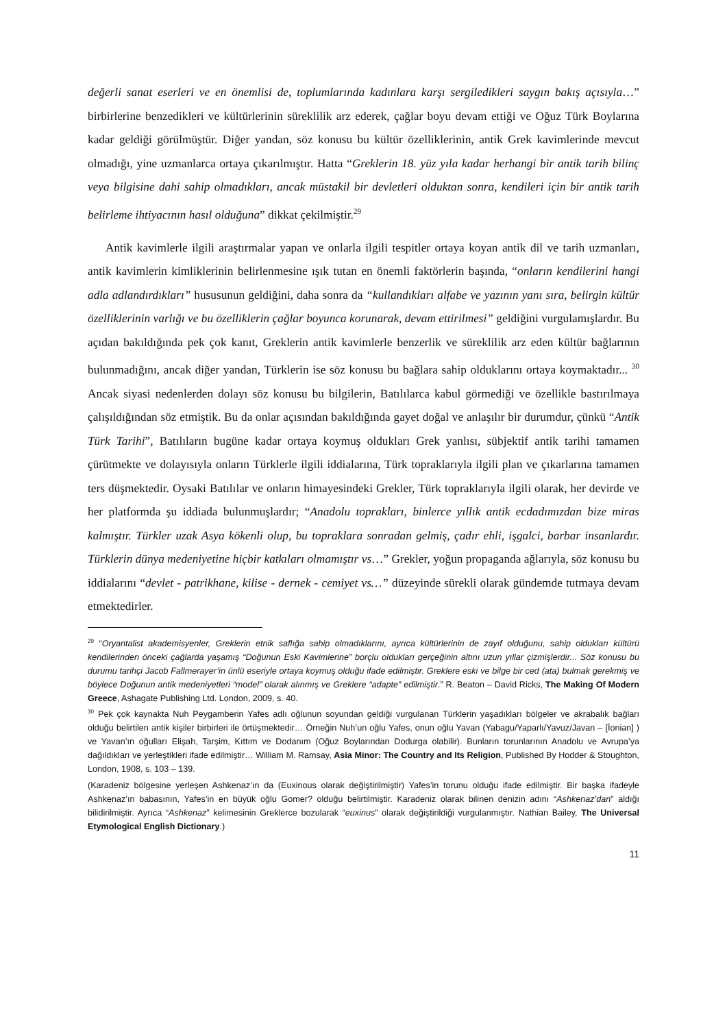değerli sanat eserleri ve en önemlisi de, toplumlarında kadınlara karşı sergiledikleri saygın bakış açısıyla…” birbirlerine benzedikleri ve kültürlerinin süreklilik arz ederek, çağlar boyu devam ettiği ve Oğuz Türk Boylarına kadar geldiği görülmüştür. Diğer yandan, söz konusu bu kültür özelliklerinin, antik Grek kavimlerinde mevcut olmadığı, yine uzmanlarca ortaya çıkarılmıştır. Hatta “Greklerin 18. yüz yıla kadar herhangi bir antik tarih bilinç veya bilgisine dahi sahip olmadıkları, ancak müstakil bir devletleri olduktan sonra, kendileri için bir antik tarih belirleme ihtiyacının hasıl olduğuna” dikkat çekilmiştir.<sup>29</sup>
Antik kavimlerle ilgili araştırmalar yapan ve onlarla ilgili tespitler ortaya koyan antik dil ve tarih uzmanları, antik kavimlerin kimliklerinin belirlenmesine ışık tutan en önemli faktörlerin başında, “onların kendilerini hangi adla adlandırdıkları” hususunun geldiğini, daha sonra da “kullandıkları alfabe ve yazının yanı sıra, belirgin kültür özelliklerinin varlığı ve bu özelliklerin çağlar boyunca korunarak, devam ettirilmesi” geldiğini vurgulamışlardır. Bu açıdan bakıldığında pek çok kanıt, Greklerin antik kavimlerle benzerlik ve süreklilik arz eden kültür bağlarının bulunmadığını, ancak diğer yandan, Türklerin ise söz konusu bu bağlara sahip olduklarını ortaya koymaktadır... <sup>30</sup> Ancak siyasi nedenlerden dolayı söz konusu bu bilgilerin, Batılılarca kabul görmediği ve özellikle bastırılmaya çalışıldığından söz etmiştik. Bu da onlar açısından bakıldığında gayet doğal ve anlaşılır bir durumdur, çünkü “Antik Türk Tarihi”, Batılıların bugüne kadar ortaya koymuş oldukları Grek yanlısı, sübjektif antik tarihi tamamen çürütmekte ve dolayısıyla onların Türklerle ilgili iddialarına, Türk topraklarıyla ilgili plan ve çıkarlarına tamamen ters düşmektedir. Oysaki Batılılar ve onların himayesindeki Grekler, Türk topraklarıyla ilgili olarak, her devirde ve her platformda şu iddiada bulunmuşlardır; “Anadolu toprakları, binlerce yıllık antik ecdadımızdan bize miras kalmıştır. Türkler uzak Asya kökenli olup, bu topraklara sonradan gelmiş, çadır ehli, işgalci, barbar insanlardır. Türklerin dünya medeniyetine hiçbir katkıları olmamıştır vs…” Grekler, yoğun propaganda ağlarıyla, söz konusu bu iddialarını “devlet - patrikhane, kilise - dernek - cemiyet vs…” düzeyinde sürekli olarak gündemde tutmaya devam etmektedirler.
<sup>29</sup> “Oryantalist akademisyenler, Greklerin etnik saflığa sahip olmadıklarını, ayrıca kültürlerinin de zayıf olduğunu, sahip oldukları kültürü kendilerinden önceki çağlarda yaşamış “Doğunun Eski Kavimlerine” borçlu oldukları gerçeğinin altını uzun yıllar çizmişlerdir... Söz konusu bu durumu tarihçi Jacob Fallmerayer’in ünlü eseriyle ortaya koymuş olduğu ifade edilmiştir. Greklere eski ve bilge bir ced (ata) bulmak gerekmiş ve böylece Doğunun antik medeniyetleri “model” olarak alınmış ve Greklere “adapte” edilmiştir.” R. Beaton – David Ricks, The Making Of Modern Greece, Ashagate Publishing Ltd. London, 2009, s. 40.
<sup>30</sup> Pek çok kaynakta Nuh Peygamberin Yafes adlı oğlunun soyundan geldiği vurgulanan Türklerin yaşadıkları bölgeler ve akrabalık bağları olduğu belirtilen antik kişiler birbirleri ile örtüşmektedir… Örneğin Nuh’un oğlu Yafes, onun oğlu Yavan (Yabagu/Yaparlı/Yavuz/Javan – [İonian] ) ve Yavan’ın oğulları Elişah, Tarşim, Kıttım ve Dodanım (Oğuz Boylarından Dodurga olabilir). Bunların torunlarının Anadolu ve Avrupa’ya dağıldıkları ve yerleştikleri ifade edilmiştir… William M. Ramsay, Asia Minor: The Country and Its Religion, Published By Hodder & Stoughton, London, 1908, s. 103 – 139.
(Karadeniz bölgesine yerleşen Ashkenaz’ın da (Euxinous olarak değiştirilmiştir) Yafes’in torunu olduğu ifade edilmiştir. Bir başka ifadeyle Ashkenaz’ın babasının, Yafes’in en büyük oğlu Gomer? olduğu belirtilmiştir. Karadeniz olarak bilinen denizin adını “Ashkenaz’dan” aldığı bilidirilmiştir. Ayrıca “Ashkenaz” kelimesinin Greklerce bozularak “euxinus” olarak değiştirildiği vurgulanmıştır. Nathian Bailey, The Universal Etymological English Dictionary.)
11